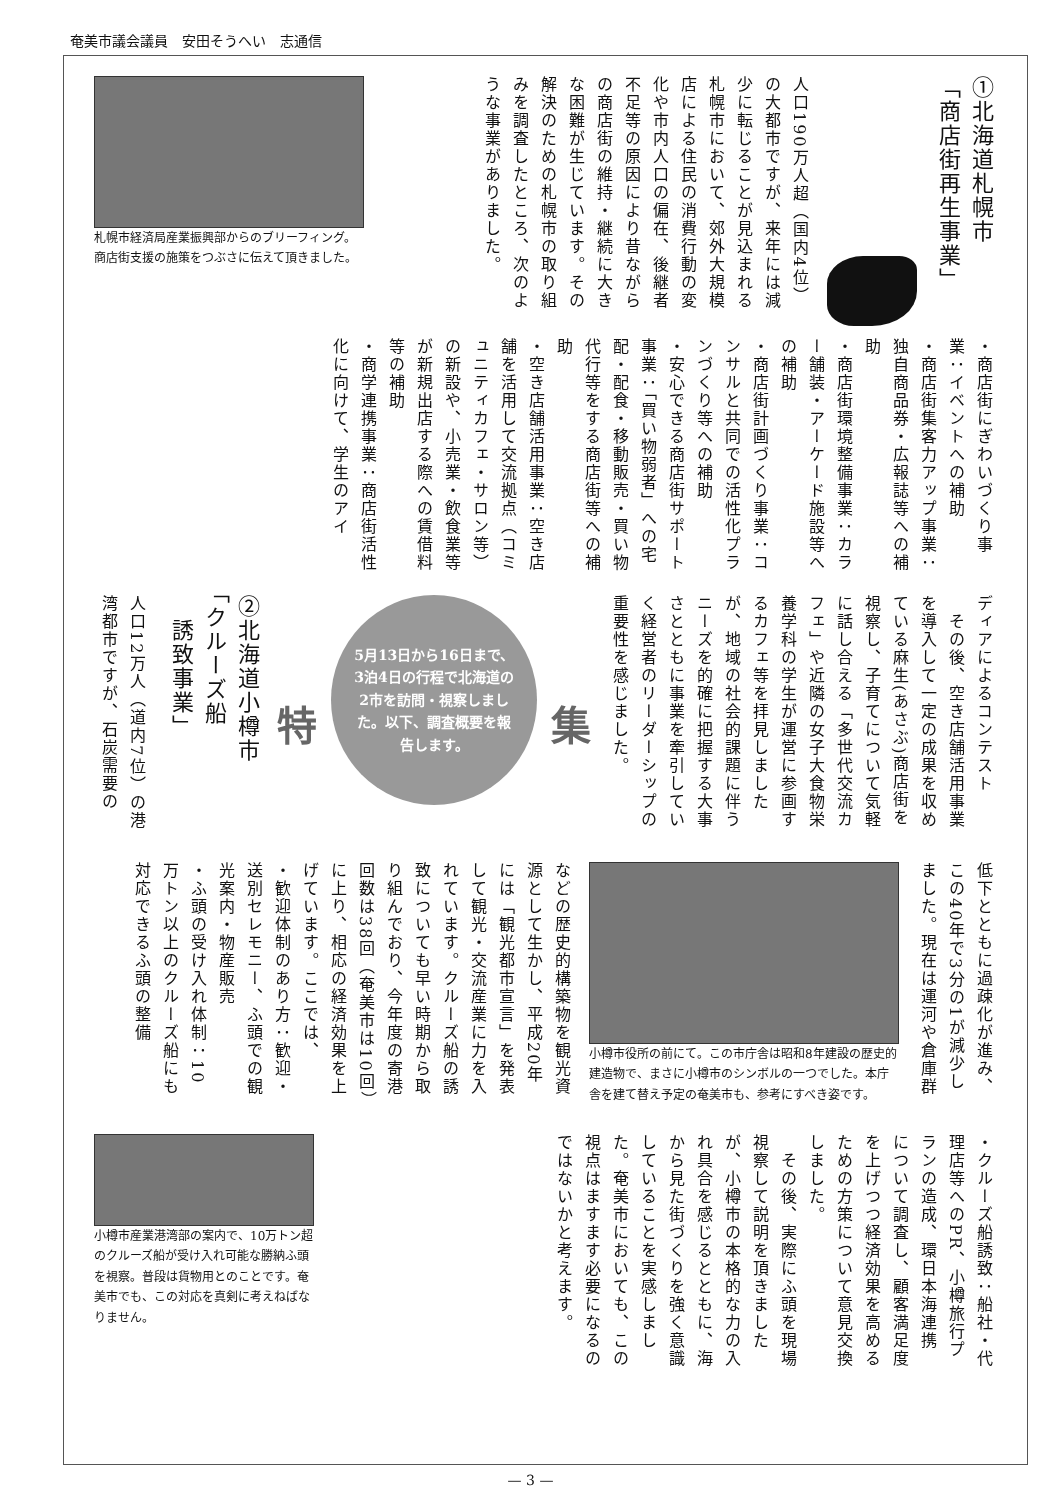奄美市議会議員　安田そうへい　志通信
①北海道札幌市
「商店街再生事業」
人口190万人超（国内4位）の大都市ですが、来年には減少に転じることが見込まれる札幌市において、郊外大規模店による住民の消費行動の変化や市内人口の偏在、後継者不足等の原因により昔ながらの商店街の維持・継続に大きな困難が生じています。その解決のための札幌市の取り組みを調査したところ、次のような事業がありました。
札幌市経済局産業振興部からのブリーフィング。商店街支援の施策をつぶさに伝えて頂きました。
・商店街にぎわいづくり事業：イベントへの補助
・商店街集客力アップ事業：独自商品券・広報誌等への補助
・商店街環境整備事業：カラー舗装・アーケード施設等への補助
・商店街計画づくり事業：コンサルと共同での活性化プランづくり等への補助
・安心できる商店街サポート事業：「買い物弱者」への宅配・配食・移動販売・買い物代行等をする商店街等への補助
・空き店舗活用事業：空き店舗を活用して交流拠点（コミュニティカフェ・サロン等）の新設や、小売業・飲食業等が新規出店する際への賃借料等の補助
・商学連携事業：商店街活性化に向けて、学生のアイ
ディアによるコンテスト
　その後、空き店舗活用事業を導入して一定の成果を収めている麻生(あさぶ)商店街を視察し、子育てについて気軽に話し合える「多世代交流カフェ」や近隣の女子大食物栄養学科の学生が運営に参画するカフェ等を拝見しましたが、地域の社会的課題に伴うニーズを的確に把握する大事さとともに事業を牽引していく経営者のリーダーシップの重要性を感じました。
集
5月13日から16日まで、3泊4日の行程で北海道の2市を訪問・視察しました。以下、調査概要を報告します。
特
②北海道小樽市
「クルーズ船
　誘致事業」
人口12万人（道内7位）の港湾都市ですが、石炭需要の
低下とともに過疎化が進み、この40年で3分の1が減少しました。現在は運河や倉庫群
小樽市役所の前にて。この市庁舎は昭和8年建設の歴史的建造物で、まさに小樽市のシンボルの一つでした。本庁舎を建て替え予定の奄美市も、参考にすべき姿です。
などの歴史的構築物を観光資源として生かし、平成20年には「観光都市宣言」を発表して観光・交流産業に力を入れています。クルーズ船の誘致についても早い時期から取り組んでおり、今年度の寄港回数は38回（奄美市は10回）に上り、相応の経済効果を上げています。ここでは、
・歓迎体制のあり方：歓迎・送別セレモニー、ふ頭での観光案内・物産販売
・ふ頭の受け入れ体制：10万トン以上のクルーズ船にも対応できるふ頭の整備
・クルーズ船誘致：船社・代理店等へのPR、小樽旅行プランの造成、環日本海連携
について調査し、顧客満足度を上げつつ経済効果を高めるための方策について意見交換しました。
　その後、実際にふ頭を現場視察して説明を頂きましたが、小樽市の本格的な力の入れ具合を感じるとともに、海から見た街づくりを強く意識していることを実感しました。奄美市においても、この視点はますます必要になるのではないかと考えます。
小樽市産業港湾部の案内で、10万トン超のクルーズ船が受け入れ可能な勝納ふ頭を視察。普段は貨物用とのことです。奄美市でも、この対応を真剣に考えねばなりません。
— 3 —